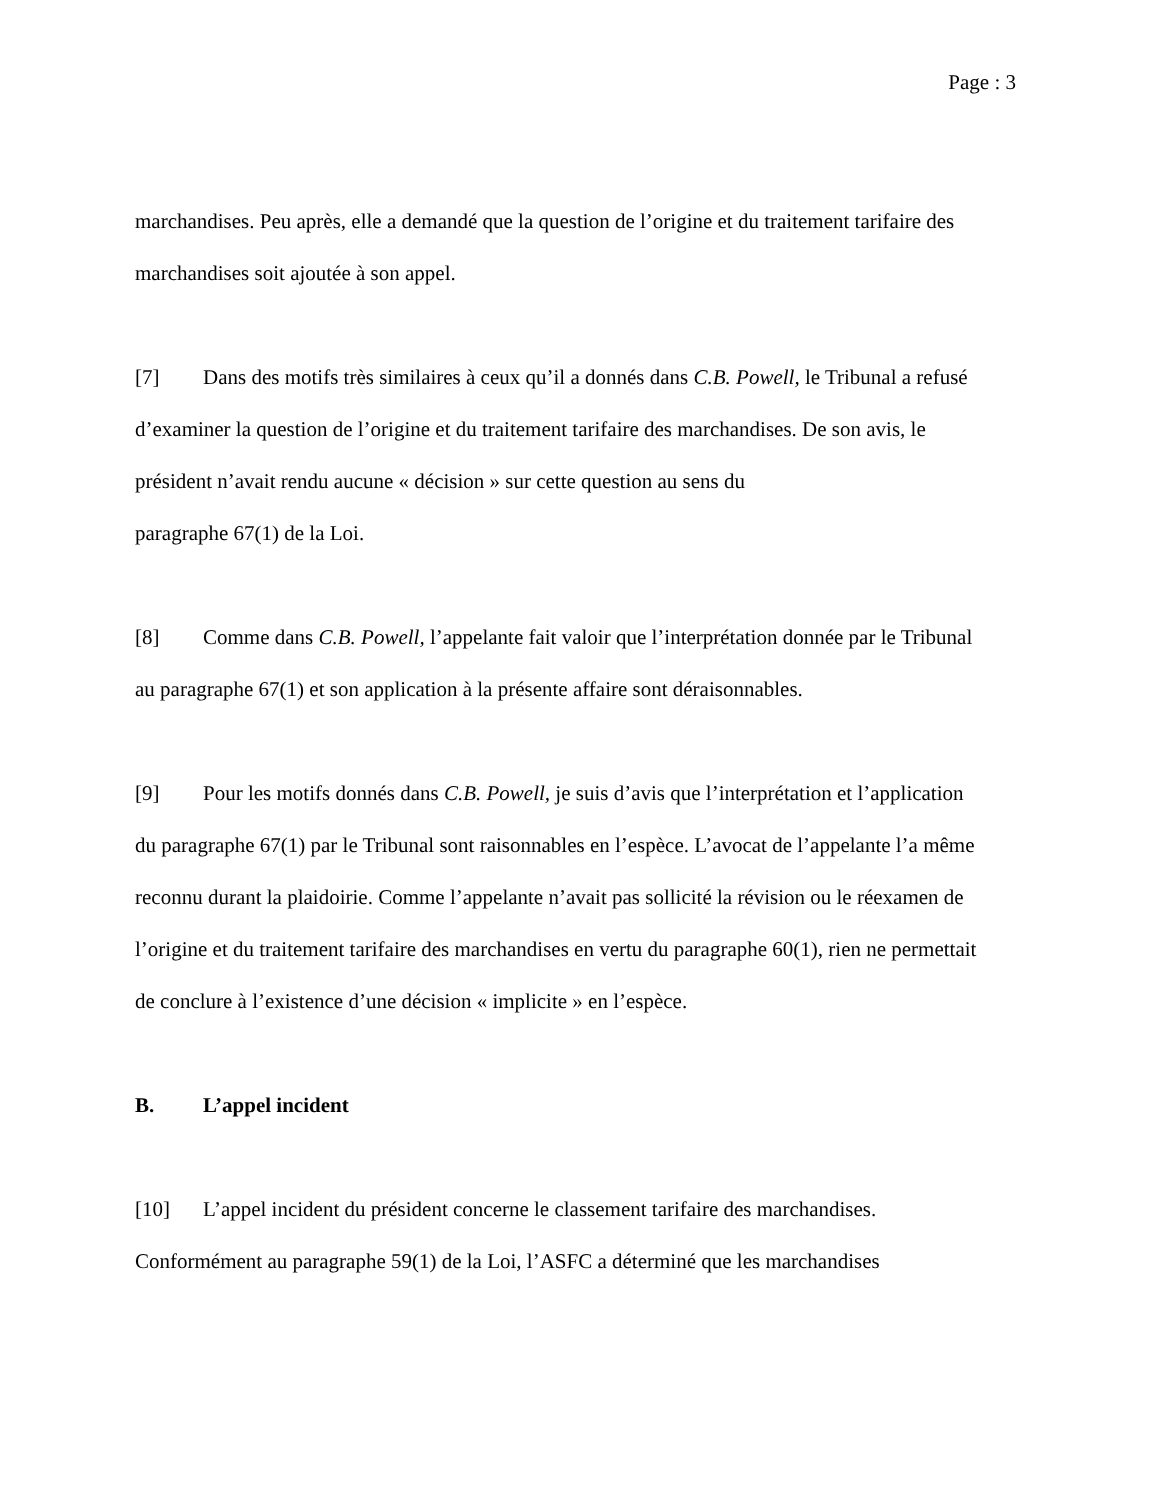Page : 3
marchandises. Peu après, elle a demandé que la question de l’origine et du traitement tarifaire des marchandises soit ajoutée à son appel.
[7] Dans des motifs très similaires à ceux qu’il a donnés dans C.B. Powell, le Tribunal a refusé d’examiner la question de l’origine et du traitement tarifaire des marchandises. De son avis, le président n’avait rendu aucune « décision » sur cette question au sens du
paragraphe 67(1) de la Loi.
[8] Comme dans C.B. Powell, l’appelante fait valoir que l’interprétation donnée par le Tribunal au paragraphe 67(1) et son application à la présente affaire sont déraisonnables.
[9] Pour les motifs donnés dans C.B. Powell, je suis d’avis que l’interprétation et l’application du paragraphe 67(1) par le Tribunal sont raisonnables en l’espèce. L’avocat de l’appelante l’a même reconnu durant la plaidoirie. Comme l’appelante n’avait pas sollicité la révision ou le réexamen de l’origine et du traitement tarifaire des marchandises en vertu du paragraphe 60(1), rien ne permettait de conclure à l’existence d’une décision « implicite » en l’espèce.
B. L’appel incident
[10] L’appel incident du président concerne le classement tarifaire des marchandises. Conformément au paragraphe 59(1) de la Loi, l’ASFC a déterminé que les marchandises